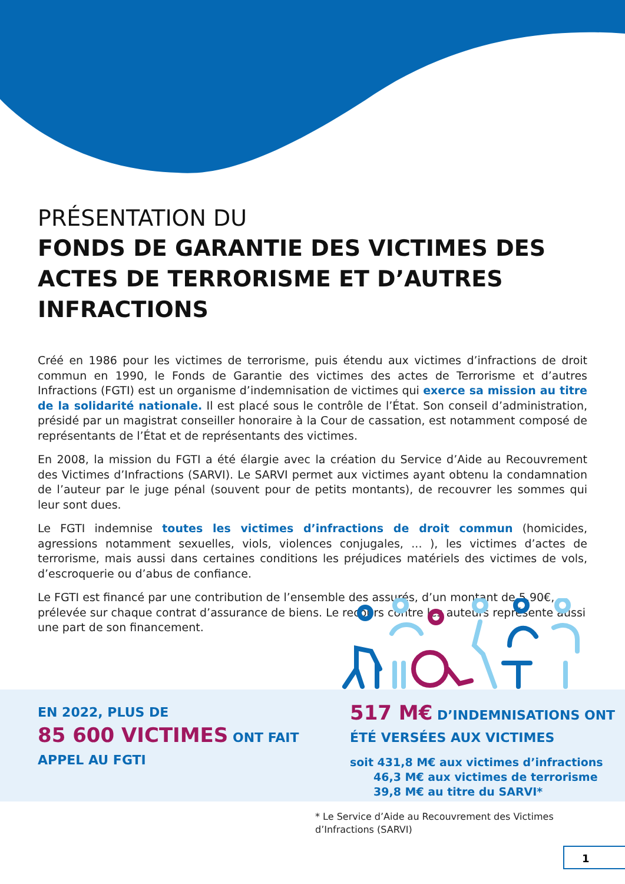PRÉSENTATION DU
FONDS DE GARANTIE DES VICTIMES DES ACTES DE TERRORISME ET D’AUTRES INFRACTIONS
Créé en 1986 pour les victimes de terrorisme, puis étendu aux victimes d’infractions de droit commun en 1990, le Fonds de Garantie des victimes des actes de Terrorisme et d’autres Infractions (FGTI) est un organisme d’indemnisation de victimes qui exerce sa mission au titre de la solidarité nationale. Il est placé sous le contrôle de l’État. Son conseil d’administration, présidé par un magistrat conseiller honoraire à la Cour de cassation, est notamment composé de représentants de l’État et de représentants des victimes.
En 2008, la mission du FGTI a été élargie avec la création du Service d’Aide au Recouvrement des Victimes d’Infractions (SARVI). Le SARVI permet aux victimes ayant obtenu la condamnation de l’auteur par le juge pénal (souvent pour de petits montants), de recouvrer les sommes qui leur sont dues.
Le FGTI indemnise toutes les victimes d’infractions de droit commun (homicides, agressions notamment sexuelles, viols, violences conjugales, ... ), les victimes d’actes de terrorisme, mais aussi dans certaines conditions les préjudices matériels des victimes de vols, d’escroquerie ou d’abus de confiance.
Le FGTI est financé par une contribution de l’ensemble des assurés, d’un montant de 5,90€, prélevée sur chaque contrat d’assurance de biens. Le recours contre les auteurs représente aussi une part de son financement.
EN 2022, PLUS DE
85 600 VICTIMES ONT FAIT
APPEL AU FGTI
517 M€ D’INDEMNISATIONS ONT
ÉTÉ VERSÉES AUX VICTIMES
soit 431,8 M€ aux victimes d’infractions
46,3 M€ aux victimes de terrorisme
39,8 M€ au titre du SARVI*
* Le Service d’Aide au Recouvrement des Victimes
d’Infractions (SARVI)
1